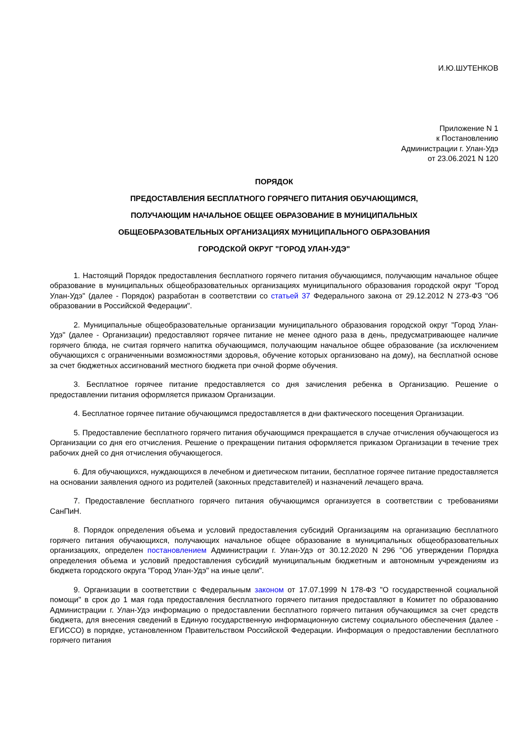И.Ю.ШУТЕНКОВ
Приложение N 1
к Постановлению
Администрации г. Улан-Удэ
от 23.06.2021 N 120
ПОРЯДОК
ПРЕДОСТАВЛЕНИЯ БЕСПЛАТНОГО ГОРЯЧЕГО ПИТАНИЯ ОБУЧАЮЩИМСЯ,
ПОЛУЧАЮЩИМ НАЧАЛЬНОЕ ОБЩЕЕ ОБРАЗОВАНИЕ В МУНИЦИПАЛЬНЫХ
ОБЩЕОБРАЗОВАТЕЛЬНЫХ ОРГАНИЗАЦИЯХ МУНИЦИПАЛЬНОГО ОБРАЗОВАНИЯ
ГОРОДСКОЙ ОКРУГ "ГОРОД УЛАН-УДЭ"
1. Настоящий Порядок предоставления бесплатного горячего питания обучающимся, получающим начальное общее образование в муниципальных общеобразовательных организациях муниципального образования городской округ "Город Улан-Удэ" (далее - Порядок) разработан в соответствии со статьей 37 Федерального закона от 29.12.2012 N 273-ФЗ "Об образовании в Российской Федерации".
2. Муниципальные общеобразовательные организации муниципального образования городской округ "Город Улан-Удэ" (далее - Организации) предоставляют горячее питание не менее одного раза в день, предусматривающее наличие горячего блюда, не считая горячего напитка обучающимся, получающим начальное общее образование (за исключением обучающихся с ограниченными возможностями здоровья, обучение которых организовано на дому), на бесплатной основе за счет бюджетных ассигнований местного бюджета при очной форме обучения.
3. Бесплатное горячее питание предоставляется со дня зачисления ребенка в Организацию. Решение о предоставлении питания оформляется приказом Организации.
4. Бесплатное горячее питание обучающимся предоставляется в дни фактического посещения Организации.
5. Предоставление бесплатного горячего питания обучающимся прекращается в случае отчисления обучающегося из Организации со дня его отчисления. Решение о прекращении питания оформляется приказом Организации в течение трех рабочих дней со дня отчисления обучающегося.
6. Для обучающихся, нуждающихся в лечебном и диетическом питании, бесплатное горячее питание предоставляется на основании заявления одного из родителей (законных представителей) и назначений лечащего врача.
7. Предоставление бесплатного горячего питания обучающимся организуется в соответствии с требованиями СанПиН.
8. Порядок определения объема и условий предоставления субсидий Организациям на организацию бесплатного горячего питания обучающихся, получающих начальное общее образование в муниципальных общеобразовательных организациях, определен постановлением Администрации г. Улан-Удэ от 30.12.2020 N 296 "Об утверждении Порядка определения объема и условий предоставления субсидий муниципальным бюджетным и автономным учреждениям из бюджета городского округа "Город Улан-Удэ" на иные цели".
9. Организации в соответствии с Федеральным законом от 17.07.1999 N 178-ФЗ "О государственной социальной помощи" в срок до 1 мая года предоставления бесплатного горячего питания предоставляют в Комитет по образованию Администрации г. Улан-Удэ информацию о предоставлении бесплатного горячего питания обучающимся за счет средств бюджета, для внесения сведений в Единую государственную информационную систему социального обеспечения (далее - ЕГИССО) в порядке, установленном Правительством Российской Федерации. Информация о предоставлении бесплатного горячего питания